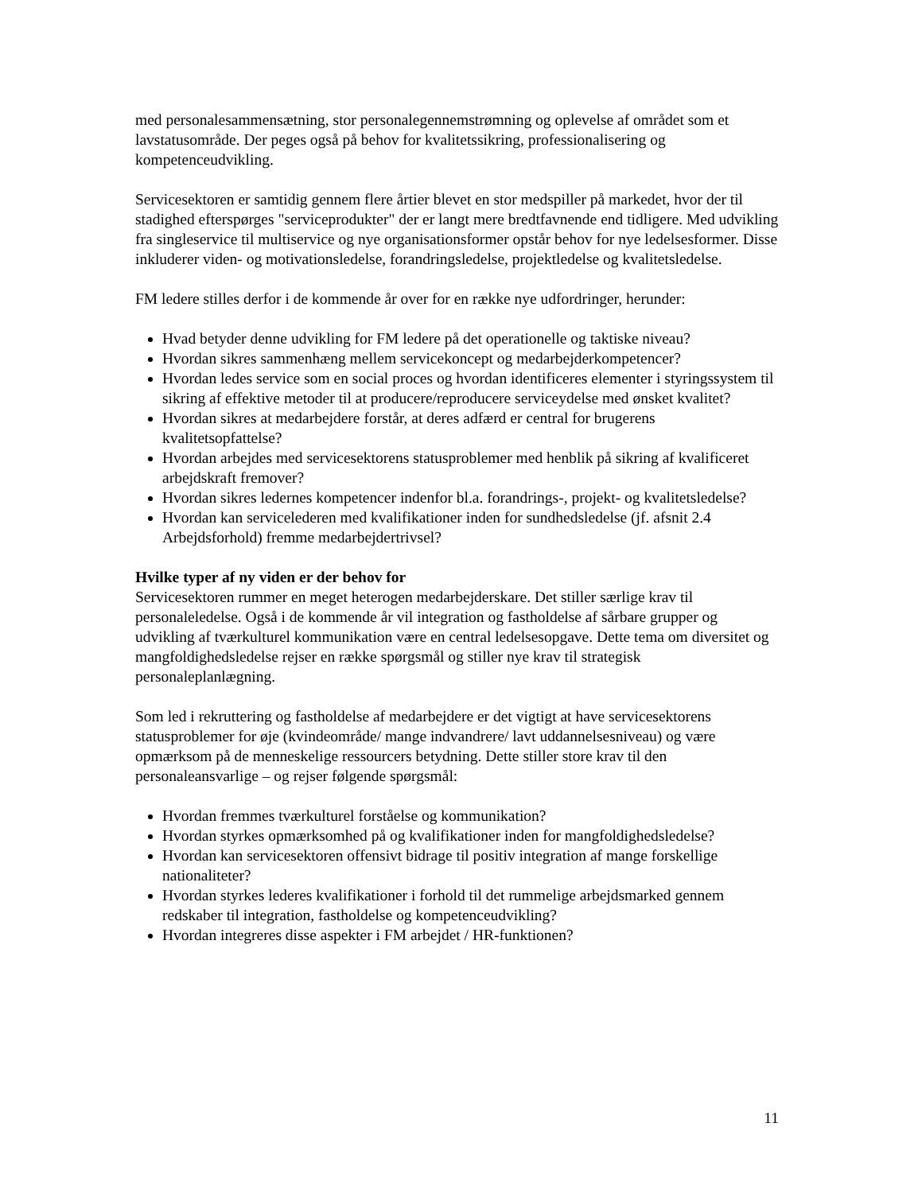med personalesammensætning, stor personalegennemstrømning og oplevelse af området som et lavstatusområde. Der peges også på behov for kvalitetssikring, professionalisering og kompetenceudvikling.
Servicesektoren er samtidig gennem flere årtier blevet en stor medspiller på markedet, hvor der til stadighed efterspørges "serviceprodukter" der er langt mere bredtfavnende end tidligere. Med udvikling fra singleservice til multiservice og nye organisationsformer opstår behov for nye ledelsesformer. Disse inkluderer viden- og motivationsledelse, forandringsledelse, projektledelse og kvalitetsledelse.
FM ledere stilles derfor i de kommende år over for en række nye udfordringer, herunder:
Hvad betyder denne udvikling for FM ledere på det operationelle og taktiske niveau?
Hvordan sikres sammenhæng mellem servicekoncept og medarbejderkompetencer?
Hvordan ledes service som en social proces og hvordan identificeres elementer i styringssystem til sikring af effektive metoder til at producere/reproducere serviceydelse med ønsket kvalitet?
Hvordan sikres at medarbejdere forstår, at deres adfærd er central for brugerens kvalitetsopfattelse?
Hvordan arbejdes med servicesektorens statusproblemer med henblik på sikring af kvalificeret arbejdskraft fremover?
Hvordan sikres ledernes kompetencer indenfor bl.a. forandrings-, projekt- og kvalitetsledelse?
Hvordan kan servicelederen med kvalifikationer inden for sundhedsledelse (jf. afsnit 2.4 Arbejdsforhold) fremme medarbejdertrivsel?
Hvilke typer af ny viden er der behov for
Servicesektoren rummer en meget heterogen medarbejderskare. Det stiller særlige krav til personaleledelse. Også i de kommende år vil integration og fastholdelse af sårbare grupper og udvikling af tværkulturel kommunikation være en central ledelsesopgave. Dette tema om diversitet og mangfoldighedsledelse rejser en række spørgsmål og stiller nye krav til strategisk personaleplanlægning.
Som led i rekruttering og fastholdelse af medarbejdere er det vigtigt at have servicesektorens statusproblemer for øje (kvindeområde/ mange indvandrere/ lavt uddannelsesniveau) og være opmærksom på de menneskelige ressourcers betydning. Dette stiller store krav til den personaleansvarlige – og rejser følgende spørgsmål:
Hvordan fremmes tværkulturel forståelse og kommunikation?
Hvordan styrkes opmærksomhed på og kvalifikationer inden for mangfoldighedsledelse?
Hvordan kan servicesektoren offensivt bidrage til positiv integration af mange forskellige nationaliteter?
Hvordan styrkes lederes kvalifikationer i forhold til det rummelige arbejdsmarked gennem redskaber til integration, fastholdelse og kompetenceudvikling?
Hvordan integreres disse aspekter i FM arbejdet / HR-funktionen?
11